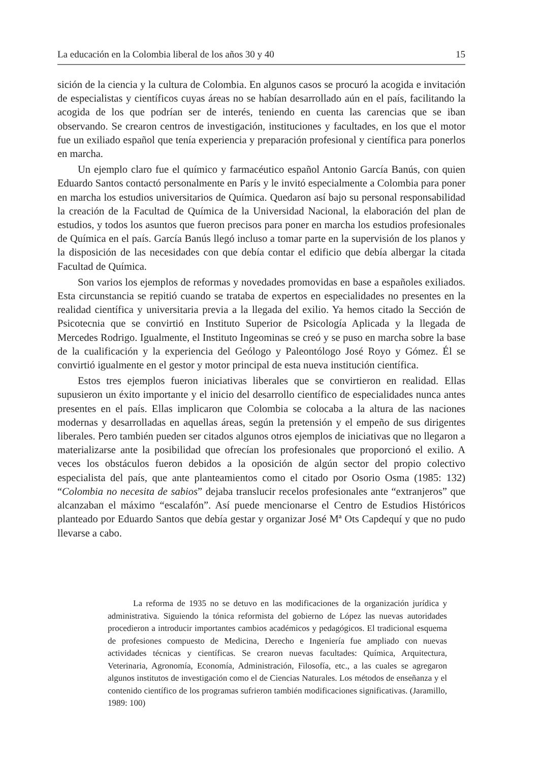La educación en la Colombia liberal de los años 30 y 40 15
sición de la ciencia y la cultura de Colombia. En algunos casos se procuró la acogida e invitación de especialistas y científicos cuyas áreas no se habían desarrollado aún en el país, facilitando la acogida de los que podrían ser de interés, teniendo en cuenta las carencias que se iban observando. Se crearon centros de investigación, instituciones y facultades, en los que el motor fue un exiliado español que tenía experiencia y preparación profesional y científica para ponerlos en marcha.
Un ejemplo claro fue el químico y farmacéutico español Antonio García Banús, con quien Eduardo Santos contactó personalmente en París y le invitó especialmente a Colombia para poner en marcha los estudios universitarios de Química. Quedaron así bajo su personal responsabilidad la creación de la Facultad de Química de la Universidad Nacional, la elaboración del plan de estudios, y todos los asuntos que fueron precisos para poner en marcha los estudios profesionales de Química en el país. García Banús llegó incluso a tomar parte en la supervisión de los planos y la disposición de las necesidades con que debía contar el edificio que debía albergar la citada Facultad de Química.
Son varios los ejemplos de reformas y novedades promovidas en base a españoles exiliados. Esta circunstancia se repitió cuando se trataba de expertos en especialidades no presentes en la realidad científica y universitaria previa a la llegada del exilio. Ya hemos citado la Sección de Psicotecnia que se convirtió en Instituto Superior de Psicología Aplicada y la llegada de Mercedes Rodrigo. Igualmente, el Instituto Ingeominas se creó y se puso en marcha sobre la base de la cualificación y la experiencia del Geólogo y Paleontólogo José Royo y Gómez. Él se convirtió igualmente en el gestor y motor principal de esta nueva institución científica.
Estos tres ejemplos fueron iniciativas liberales que se convirtieron en realidad. Ellas supusieron un éxito importante y el inicio del desarrollo científico de especialidades nunca antes presentes en el país. Ellas implicaron que Colombia se colocaba a la altura de las naciones modernas y desarrolladas en aquellas áreas, según la pretensión y el empeño de sus dirigentes liberales. Pero también pueden ser citados algunos otros ejemplos de iniciativas que no llegaron a materializarse ante la posibilidad que ofrecían los profesionales que proporcionó el exilio. A veces los obstáculos fueron debidos a la oposición de algún sector del propio colectivo especialista del país, que ante planteamientos como el citado por Osorio Osma (1985: 132) “Colombia no necesita de sabios” dejaba translucir recelos profesionales ante “extranjeros” que alcanzaban el máximo “escalafón”. Así puede mencionarse el Centro de Estudios Históricos planteado por Eduardo Santos que debía gestar y organizar José Mª Ots Capdequí y que no pudo llevarse a cabo.
La reforma de 1935 no se detuvo en las modificaciones de la organización jurídica y administrativa. Siguiendo la tónica reformista del gobierno de López las nuevas autoridades procedieron a introducir importantes cambios académicos y pedagógicos. El tradicional esquema de profesiones compuesto de Medicina, Derecho e Ingeniería fue ampliado con nuevas actividades técnicas y científicas. Se crearon nuevas facultades: Química, Arquitectura, Veterinaria, Agronomía, Economía, Administración, Filosofía, etc., a las cuales se agregaron algunos institutos de investigación como el de Ciencias Naturales. Los métodos de enseñanza y el contenido científico de los programas sufrieron también modificaciones significativas. (Jaramillo, 1989: 100)